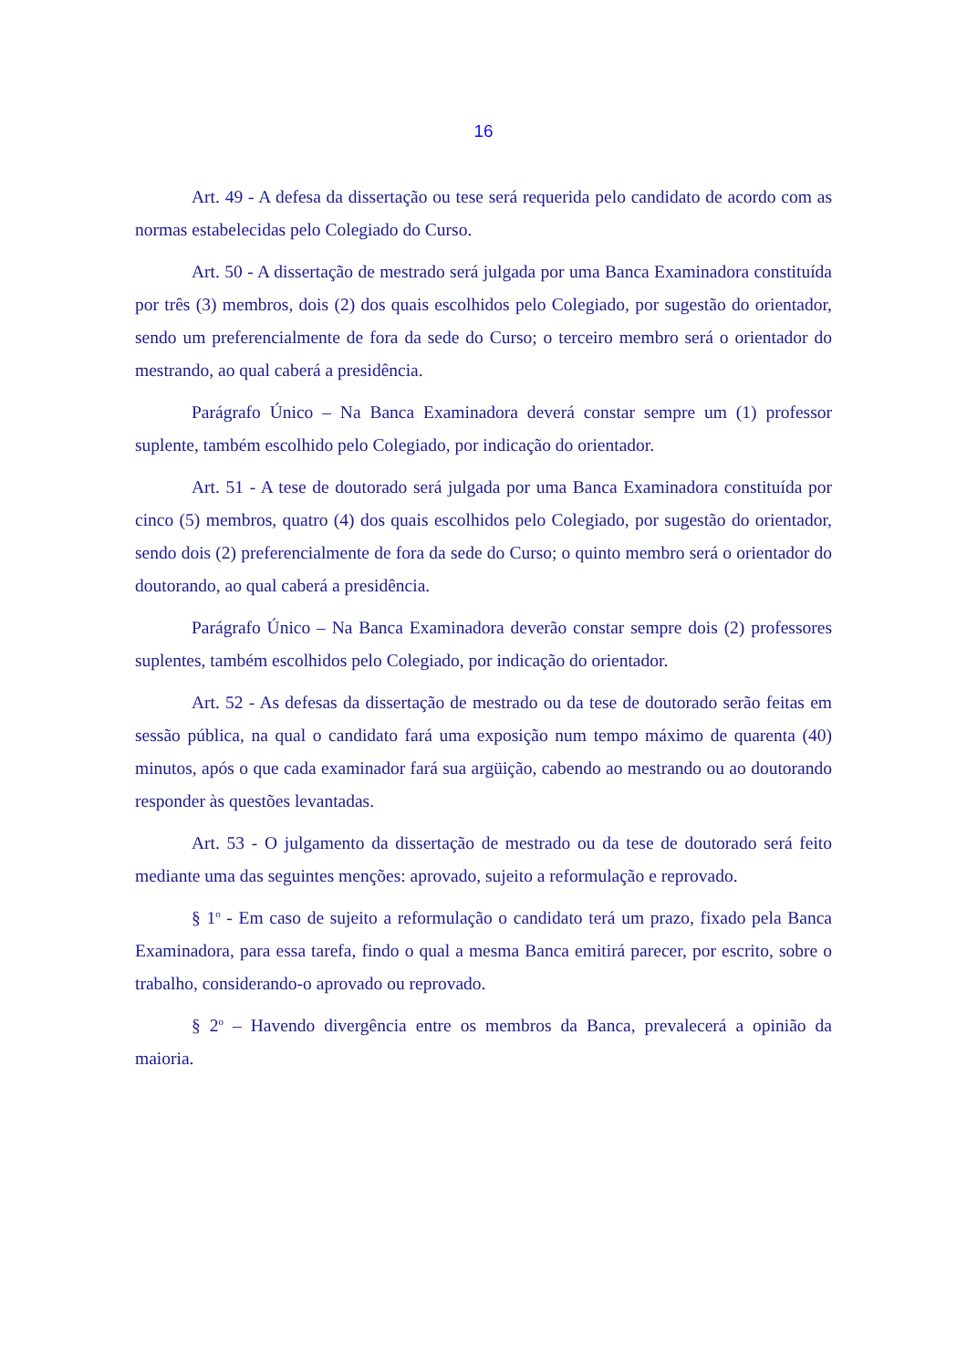16
Art. 49 - A defesa da dissertação ou tese será requerida pelo candidato de acordo com as normas estabelecidas pelo Colegiado do Curso.
Art. 50 - A dissertação de mestrado será julgada por uma Banca Examinadora constituída por três (3) membros, dois (2) dos quais escolhidos pelo Colegiado, por sugestão do orientador, sendo um preferencialmente de fora da sede do Curso; o terceiro membro será o orientador do mestrando, ao qual caberá a presidência.
Parágrafo Único – Na Banca Examinadora deverá constar sempre um (1) professor suplente, também escolhido pelo Colegiado, por indicação do orientador.
Art. 51 - A tese de doutorado será julgada por uma Banca Examinadora constituída por cinco (5) membros, quatro (4) dos quais escolhidos pelo Colegiado, por sugestão do orientador, sendo dois (2) preferencialmente de fora da sede do Curso; o quinto membro será o orientador do doutorando, ao qual caberá a presidência.
Parágrafo Único – Na Banca Examinadora deverão constar sempre dois (2) professores suplentes, também escolhidos pelo Colegiado, por indicação do orientador.
Art. 52 - As defesas da dissertação de mestrado ou da tese de doutorado serão feitas em sessão pública, na qual o candidato fará uma exposição num tempo máximo de quarenta (40) minutos, após o que cada examinador fará sua argüição, cabendo ao mestrando ou ao doutorando responder às questões levantadas.
Art. 53 - O julgamento da dissertação de mestrado ou da tese de doutorado será feito mediante uma das seguintes menções: aprovado, sujeito a reformulação e reprovado.
§ 1<sup>o</sup> - Em caso de sujeito a reformulação o candidato terá um prazo, fixado pela Banca Examinadora, para essa tarefa, findo o qual a mesma Banca emitirá parecer, por escrito, sobre o trabalho, considerando-o aprovado ou reprovado.
§ 2<sup>o</sup> – Havendo divergência entre os membros da Banca, prevalecerá a opinião da maioria.